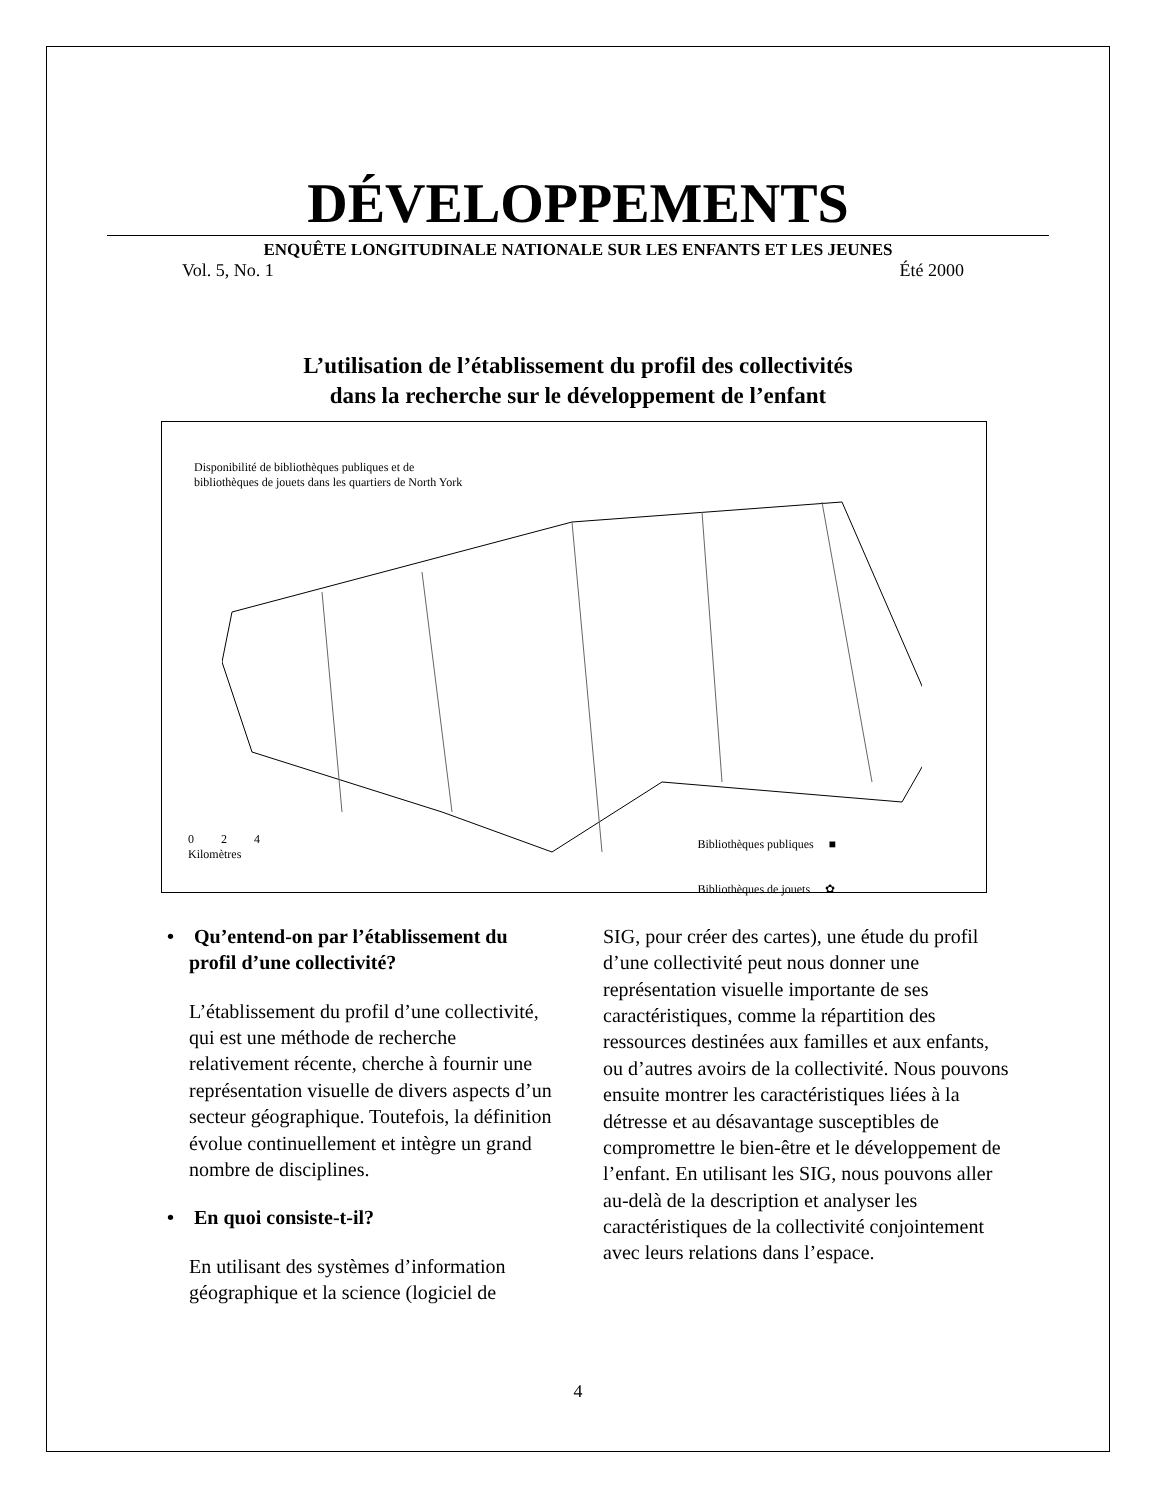DÉVELOPPEMENTS
ENQUÊTE LONGITUDINALE NATIONALE SUR LES ENFANTS ET LES JEUNES
Vol. 5, No. 1 Été 2000
L’utilisation de l’établissement du profil des collectivités
dans la recherche sur le développement de l’enfant
Disponibilité de bibliothèques publiques et de
bibliothèques de jouets dans les quartiers de North York
0 2 4
Kilomètres
Bibliothèques publiques ■
Bibliothèques de jouets ✿
• Qu’entend-on par l’établissement du profil d’une collectivité?
L’établissement du profil d’une collectivité, qui est une méthode de recherche relativement récente, cherche à fournir une représentation visuelle de divers aspects d’un secteur géographique. Toutefois, la définition évolue continuellement et intègre un grand nombre de disciplines.
• En quoi consiste-t-il?
En utilisant des systèmes d’information géographique et la science (logiciel de
SIG, pour créer des cartes), une étude du profil d’une collectivité peut nous donner une représentation visuelle importante de ses caractéristiques, comme la répartition des ressources destinées aux familles et aux enfants, ou d’autres avoirs de la collectivité. Nous pouvons ensuite montrer les caractéristiques liées à la détresse et au désavantage susceptibles de compromettre le bien-être et le développement de l’enfant. En utilisant les SIG, nous pouvons aller au-delà de la description et analyser les caractéristiques de la collectivité conjointement avec leurs relations dans l’espace.
4